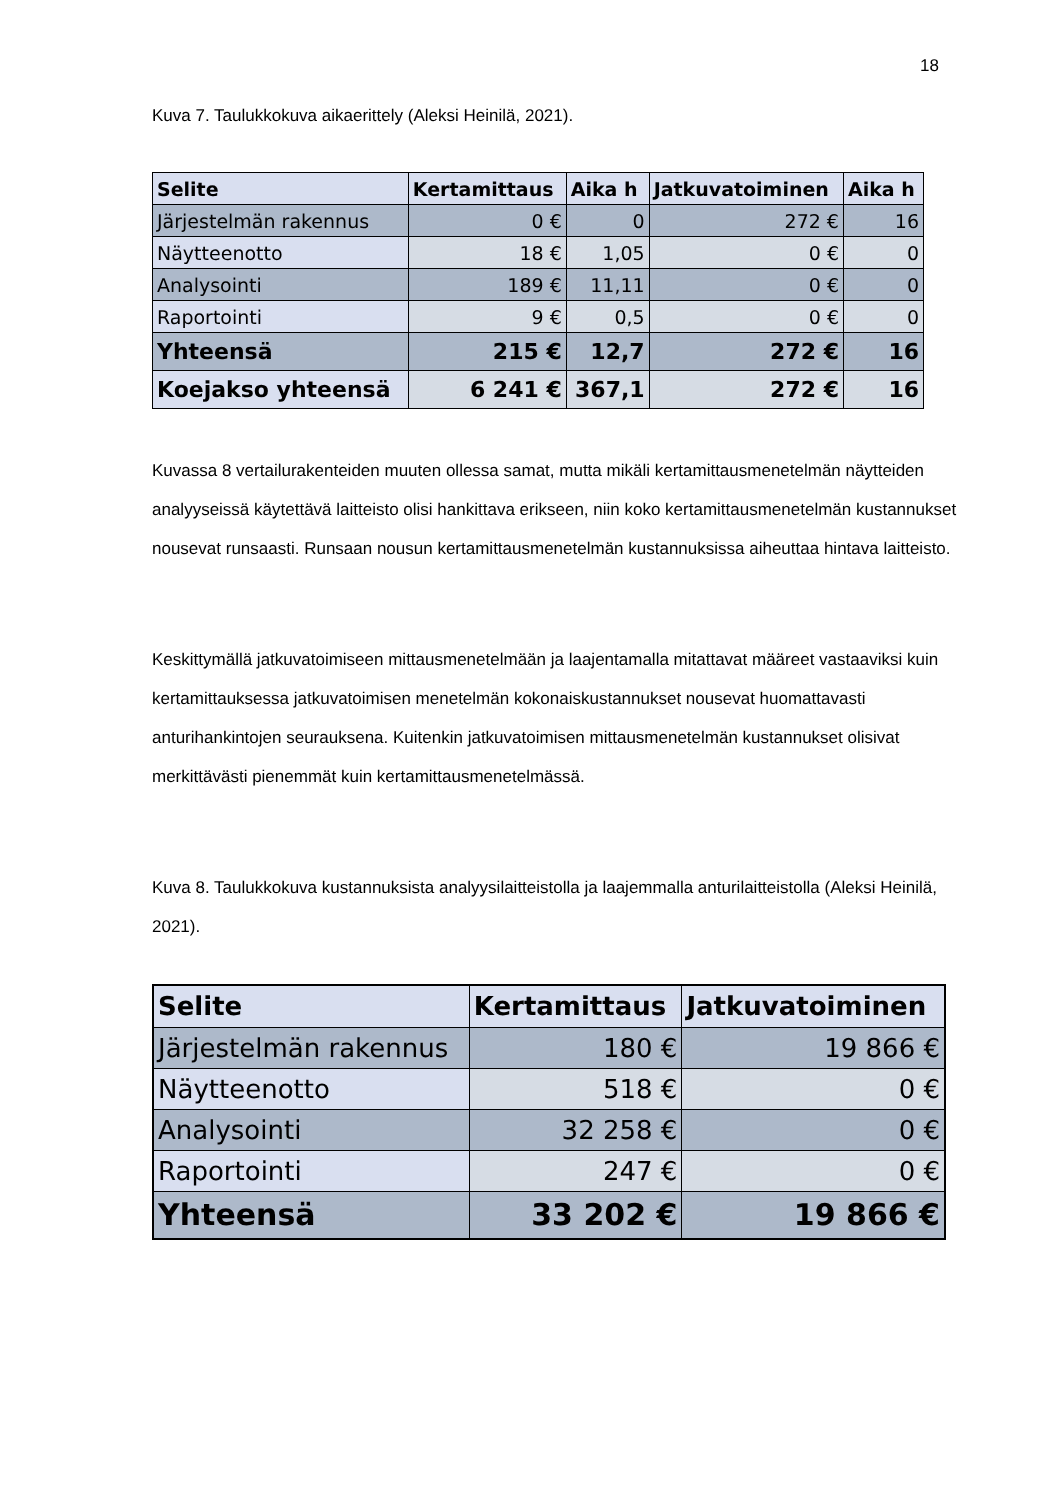18
Kuva 7. Taulukkokuva aikaerittely (Aleksi Heinilä, 2021).
| Selite | Kertamittaus | Aika h | Jatkuvatoiminen | Aika h |
| --- | --- | --- | --- | --- |
| Järjestelmän rakennus | 0 € | 0 | 272 € | 16 |
| Näytteenotto | 18 € | 1,05 | 0 € | 0 |
| Analysointi | 189 € | 11,11 | 0 € | 0 |
| Raportointi | 9 € | 0,5 | 0 € | 0 |
| Yhteensä | 215 € | 12,7 | 272 € | 16 |
| Koejakso yhteensä | 6 241 € | 367,1 | 272 € | 16 |
Kuvassa 8 vertailurakenteiden muuten ollessa samat, mutta mikäli kertamittausmenetelmän näytteiden analyyseissä käytettävä laitteisto olisi hankittava erikseen, niin koko kertamittausmenetelmän kustannukset nousevat runsaasti. Runsaan nousun kertamittausmenetelmän kustannuksissa aiheuttaa hintava laitteisto.
Keskittymällä jatkuvatoimiseen mittausmenetelmään ja laajentamalla mitattavat määreet vastaaviksi kuin kertamittauksessa jatkuvatoimisen menetelmän kokonaiskustannukset nousevat huomattavasti anturihankintojen seurauksena. Kuitenkin jatkuvatoimisen mittausmenetelmän kustannukset olisivat merkittävästi pienemmät kuin kertamittausmenetelmässä.
Kuva 8. Taulukkokuva kustannuksista analyysilaitteistolla ja laajemmalla anturilaitteistolla (Aleksi Heinilä, 2021).
| Selite | Kertamittaus | Jatkuvatoiminen |
| --- | --- | --- |
| Järjestelmän rakennus | 180 € | 19 866 € |
| Näytteenotto | 518 € | 0 € |
| Analysointi | 32 258 € | 0 € |
| Raportointi | 247 € | 0 € |
| Yhteensä | 33 202 € | 19 866 € |